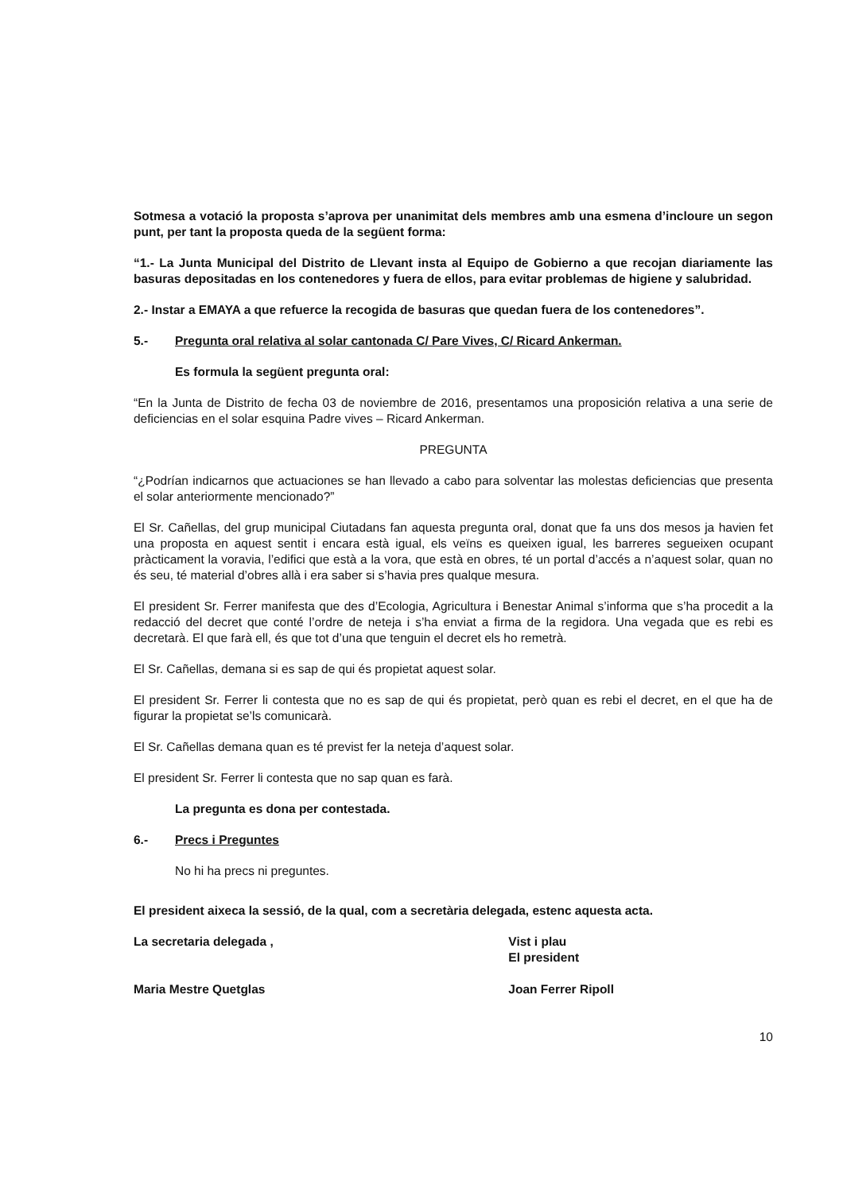Sotmesa a votació la proposta s’aprova per unanimitat dels membres amb una esmena d’incloure un segon punt, per tant la proposta queda de la següent forma:
“1.- La Junta Municipal del Distrito de Llevant insta al Equipo de Gobierno a que recojan diariamente las basuras depositadas en los contenedores y fuera de ellos, para evitar problemas de higiene y salubridad.
2.- Instar a EMAYA a que refuerce la recogida de basuras que quedan fuera de los contenedores”.
5.- Pregunta oral relativa al solar cantonada C/ Pare Vives, C/ Ricard Ankerman.
Es formula la següent pregunta oral:
“En la Junta de Distrito de fecha 03 de noviembre de 2016, presentamos una proposición relativa a una serie de deficiencias en el solar esquina Padre vives – Ricard Ankerman.
PREGUNTA
“¿Podrían indicarnos que actuaciones se han llevado a cabo para solventar las molestas deficiencias que presenta el solar anteriormente mencionado?”
El Sr. Cañellas, del grup municipal Ciutadans fan aquesta pregunta oral, donat que fa uns dos mesos ja havien fet una proposta en aquest sentit i encara està igual, els veïns es queixen igual, les barreres segueixen ocupant pràcticament la voravia, l’edifici que està a la vora, que està en obres, té un portal d’accés a n’aquest solar, quan no és seu, té material d’obres allà i era saber si s’havia pres qualque mesura.
El president Sr. Ferrer manifesta que des d’Ecologia, Agricultura i Benestar Animal s’informa que s’ha procedit a la redacció del decret que conté l’ordre de neteja i s’ha enviat a firma de la regidora. Una vegada que es rebi es decretarà. El que farà ell, és que tot d’una que tenguin el decret els ho remetrà.
El Sr. Cañellas, demana si es sap de qui és propietat aquest solar.
El president Sr. Ferrer li contesta que no es sap de qui és propietat, però quan es rebi el decret, en el que ha de figurar la propietat se’ls comunicarà.
El Sr. Cañellas demana quan es té previst fer la neteja d’aquest solar.
El president Sr. Ferrer li contesta que no sap quan es farà.
La pregunta es dona per contestada.
6.- Precs i Preguntes
No hi ha precs ni preguntes.
El president aixeca la sessió, de la qual, com a secretària delegada, estenc aquesta acta.
La secretaria delegada ,
Maria Mestre Quetglas
Vist i plau
El president
Joan Ferrer Ripoll
10